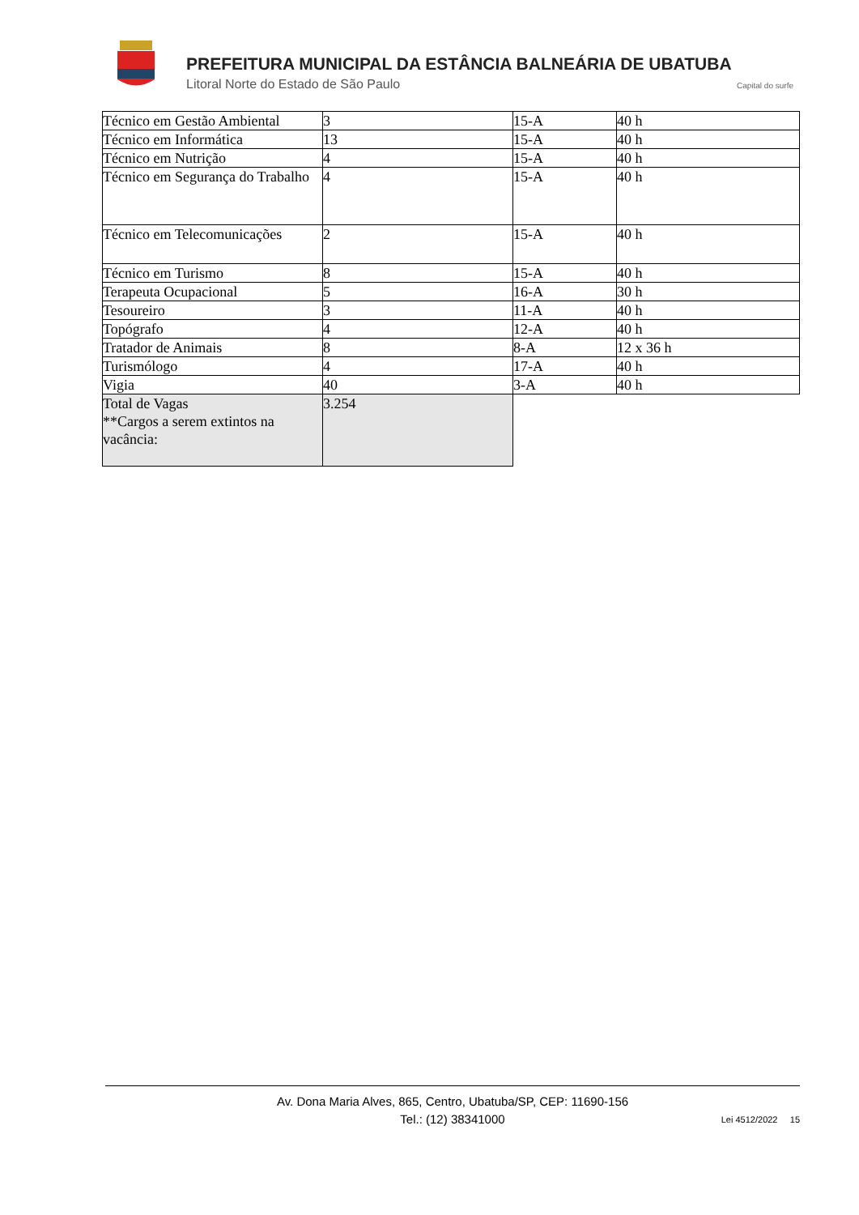PREFEITURA MUNICIPAL DA ESTÂNCIA BALNEÁRIA DE UBATUBA
Litoral Norte do Estado de São Paulo
Capital do surfe
| Técnico em Gestão Ambiental | 3 | 15-A | 40 h |
| Técnico em Informática | 13 | 15-A | 40 h |
| Técnico em Nutrição | 4 | 15-A | 40 h |
| Técnico em Segurança do Trabalho | 4 | 15-A | 40 h |
| Técnico em Telecomunicações | 2 | 15-A | 40 h |
| Técnico em Turismo | 8 | 15-A | 40 h |
| Terapeuta Ocupacional | 5 | 16-A | 30 h |
| Tesoureiro | 3 | 11-A | 40 h |
| Topógrafo | 4 | 12-A | 40 h |
| Tratador de Animais | 8 | 8-A | 12 x 36 h |
| Turismólogo | 4 | 17-A | 40 h |
| Vigia | 40 | 3-A | 40 h |
| Total de Vagas **Cargos a serem extintos na vacância: | 3.254 | | |
Av. Dona Maria Alves, 865, Centro, Ubatuba/SP, CEP: 11690-156
Tel.: (12) 38341000
Lei 4512/2022 15